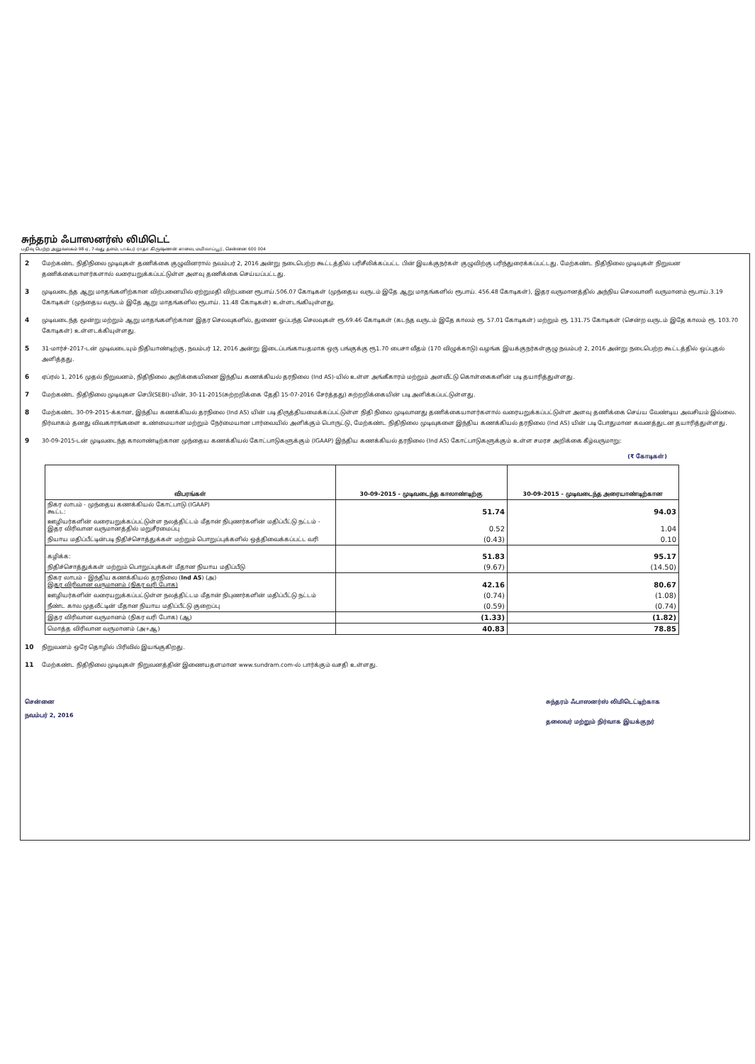சுந்தரம் ஃபாஸனர்ஸ் லிமிடெட்
பதிவு பெற்ற அலுவலகம் 98 ஏ, 7-வது தளம், டாக்டர் ராதா கிருஷ்ணன் சாலை, மயிலாப்பூர், சென்னை 600 004
2 மேற்கண்ட நிதிநிலை முடிவுகள் தணிக்கை குழுவினரால் நவம்பர் 2, 2016 அன்று நடைபெற்ற கூட்டத்தில் பரிசீலிக்கப்பட்ட பின் இயக்குநர்கள் குழுவிற்கு பரிந்துரைக்கப்பட்டது. மேற்கண்ட நிதிநிலை முடிவுகள் நிறுவன தணிக்கையாளர்களால் வரையறுக்கப்பட்டுள்ள அளவு தணிக்கை செய்யப்பட்டது.
3 முடிவடைந்த ஆறு மாதங்களிற்கான விற்பனையில் ஏற்றுமதி விற்பனை ரூபாய்.506.07 கோடிகள் (முந்தைய வருடம் இதே ஆறு மாதங்களில் ரூபாய். 456.48 கோடிகள்), இதர வருமானத்தில் அந்நிய செலவானி வருமானம் ரூபாய்.3.19 கோடிகள் (முந்தைய வருடம் இதே ஆறு மாதங்களில ரூபாய். 11.48 கோடிகள்) உள்ளடங்கியுள்ளது.
4 முடிவடைந்த மூன்று மற்றும் ஆறு மாதங்களிற்கான இதர செலவுகளில், துணை ஒப்பந்த செலவுகள் ரூ.69.46 கோடிகள் (கடந்த வருடம் இதே காலம் ரூ. 57.01 கோடிகள்) மற்றும் ரூ. 131.75 கோடிகள் (சென்ற வருடம் இதே காலம் ரூ. 103.70 கோடிகள்) உள்ளடக்கியுள்ளது.
5 31-மார்ச்-2017-டன் முடிவடையும் நிதியாண்டிற்கு, நவம்பர் 12, 2016 அன்று இடைப்பங்காயதமாக ஒரு பங்குக்கு ரூ1.70 பைசா வீதம் (170 விழுக்காடு) வழங்க இயக்குநர்கள்குழு நவம்பர் 2, 2016 அன்று நடைபெற்ற கூட்டத்தில் ஒப்புதல் அளித்தது.
6 ஏப்ரல் 1, 2016 முதல் நிறுவனம், நிதிநிலை அறிக்கையினை இந்திய கணக்கியல் தரநிலை (Ind AS)-யில் உள்ள அங்கீகாரம் மற்றும் அளவீட்டு கொள்கைகளின் படி தயாரித்துள்ளது.
7 மேற்கண்ட நிதிநிலை முடிவுகள செபி(SEBI)-யின், 30-11-2015(சுற்றறிக்கை தேதி 15-07-2016 சேர்த்தது) சுற்றறிக்கையின் படி அளிக்கப்பட்டுள்ளது.
8 மேற்கண்ட 30-09-2015-க்கான, இந்திய கணக்கியல் தரநிலை (Ind AS) யின் படி திருத்தியமைக்கப்பட்டுள்ள நிதி நிலை முடிவானது தணிக்கையாளர்களால் வரையறுக்கப்பட்டுள்ள அளவு தணிக்கை செய்ய வேண்டிய அவசியம் இல்லை. நிர்வாகம் தனது விவகாரங்களை உண்மையான மற்றும் நேர்மையான பார்வையில் அளிக்கும் பொருட்டு, மேற்கண்ட நிதிநிலை முடிவுகளை இந்திய கணக்கியல் தரநிலை (Ind AS) யின் படி போதுமான கவனத்துடன தயாரித்துள்ளது.
9 30-09-2015-டன் முடிவடைந்த காலாண்டிற்கான முந்தைய கணக்கியல் கோட்பாடுகளுக்கும் (IGAAP) இந்திய கணக்கியல் தரநிலை (Ind AS) கோட்பாடுகளுக்கும் உள்ள சமரச அறிக்கை கீழ்வருமாறு:
(₹ கோடிகள்)
| விபரங்கள் | 30-09-2015 - முடிவடைந்த காலாண்டிற்கு | 30-09-2015 - முடிவடைந்த அரையாண்டிற்கான |
| --- | --- | --- |
| நிகர லாபம் - முந்தைய கணக்கியல் கோட்பாடு (IGAAP) கூட்ட: | 51.74 | 94.03 |
| ஊழியர்களின் வரையறுக்கப்பட்டுள்ள நலத்திட்டம் மீதான் நிபுணர்களின் மதிப்பீட்டு நட்டம் - இதர விரிவான வருமானத்தில் மறுசீரமைப்பு | 0.52 | 1.04 |
| நியாய மதிப்பீட்டின்படி நிதிச்சொத்துக்கள் மற்றும் பொறுப்புக்களில் ஒத்திவைக்கப்பட்ட வரி | (0.43) | 0.10 |
| கழிக்க: | 51.83 | 95.17 |
| நிதிச்சொத்துக்கள் மற்றும் பொறுப்புக்கள் மீதான நியாய மதிப்பீடு | (9.67) | (14.50) |
| நிகர லாபம் - இந்திய கணக்கியல் தரநிலை ( Ind AS ) (அ) இதர விரிவான வருமானம் (நிகர வரி போக) | 42.16 | 80.67 |
| ஊழியர்களின் வரையறுக்கப்பட்டுள்ள நலத்திட்டம மீதான் நிபுணர்களின் மதிப்பீட்டு நட்டம் | (0.74) | (1.08) |
| நீண்ட கால முதலீட்டின் மீதான நியாய மதிப்பீட்டு குறைப்பு | (0.59) | (0.74) |
| இதர விரிவான வருமானம் (நிகர வரி போக) (ஆ) | (1.33) | (1.82) |
| மொத்த விரிவான வருமானம் (அ+ஆ) | 40.83 | 78.85 |
10 நிறுவனம் ஒரே தொழில் பிரிவில் இயங்குகிறது.
11 மேற்கண்ட நிதிநிலை முடிவுகள் நிறுவனத்தின் இணையதளமான www.sundram.com-ல் பார்க்கும் வசதி உள்ளது.
சென்னை
நவம்பர் 2, 2016
சுந்தரம் ஃபாஸனர்ஸ் லிமிடெட்டிற்காக
தலைவர் மற்றும் நிர்வாக இயக்குநர்